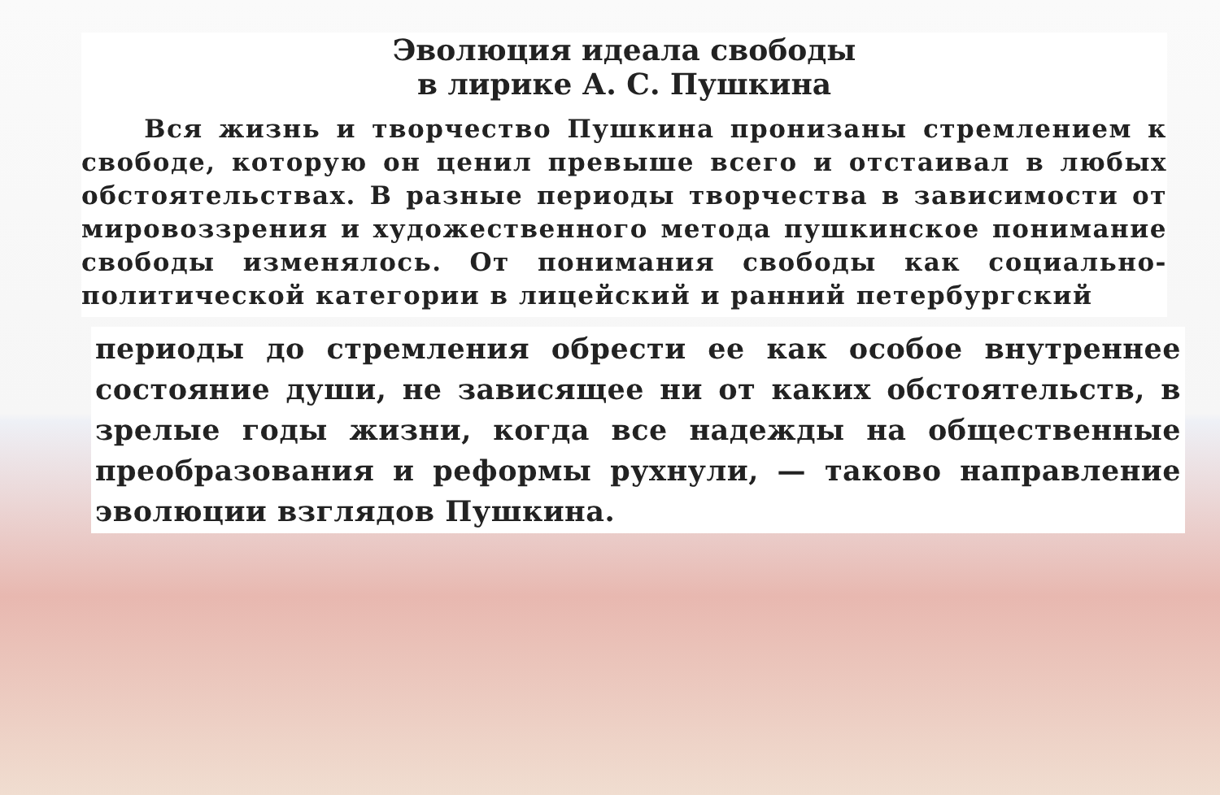Эволюция идеала свободы
в лирике А. С. Пушкина
Вся жизнь и творчество Пушкина пронизаны стремлением к свободе, которую он ценил превыше всего и отстаивал в любых обстоятельствах. В разные периоды творчества в зависимости от мировоззрения и художественного метода пушкинское понимание свободы изменялось. От понимания свободы как социально-политической категории в лицейский и ранний петербургский
периоды до стремления обрести ее как особое внутреннее состояние души, не зависящее ни от каких обстоятельств, в зрелые годы жизни, когда все надежды на общественные преобразования и реформы рухнули, — таково направление эволюции взглядов Пушкина.